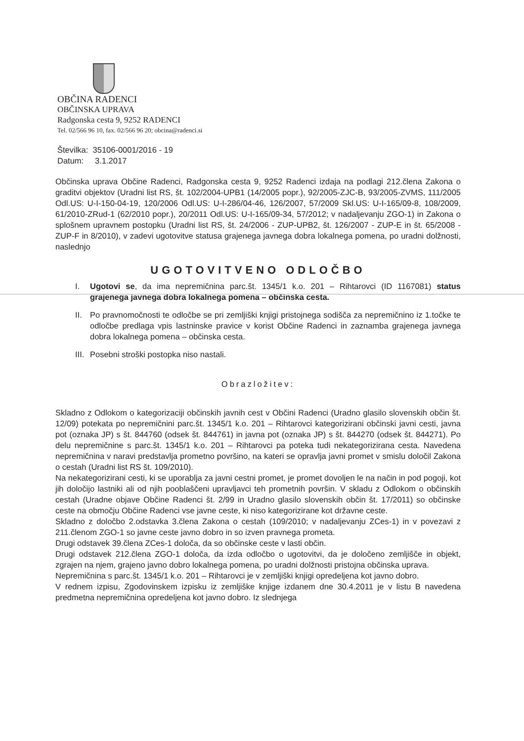OBČINA RADENCI
OBČINSKA UPRAVA
Radgonska cesta 9, 9252 RADENCI
Tel. 02/566 96 10, fax. 02/566 96 20; obcina@radenci.si
Številka: 35106-0001/2016 - 19
Datum: 3.1.2017
Občinska uprava Občine Radenci, Radgonska cesta 9, 9252 Radenci izdaja na podlagi 212.člena Zakona o graditvi objektov (Uradni list RS, št. 102/2004-UPB1 (14/2005 popr.), 92/2005-ZJC-B, 93/2005-ZVMS, 111/2005 Odl.US: U-I-150-04-19, 120/2006 Odl.US: U-I-286/04-46, 126/2007, 57/2009 Skl.US: U-I-165/09-8, 108/2009, 61/2010-ZRud-1 (62/2010 popr.), 20/2011 Odl.US: U-I-165/09-34, 57/2012; v nadaljevanju ZGO-1) in Zakona o splošnem upravnem postopku (Uradni list RS, št. 24/2006 - ZUP-UPB2, št. 126/2007 - ZUP-E in št. 65/2008 - ZUP-F in 8/2010), v zadevi ugotovitve statusa grajenega javnega dobra lokalnega pomena, po uradni dolžnosti, naslednjo
UGOTOVITVENO ODLOČBO
I. Ugotovi se, da ima nepremičnina parc.št. 1345/1 k.o. 201 – Rihtarovci (ID 1167081) status grajenega javnega dobra lokalnega pomena – občinska cesta.
II. Po pravnomočnosti te odločbe se pri zemljiški knjigi pristojnega sodišča za nepremičnino iz 1.točke te odločbe predlaga vpis lastninske pravice v korist Občine Radenci in zaznamba grajenega javnega dobra lokalnega pomena – občinska cesta.
III.
Posebni stroški postopka niso nastali.
Obrazložitev:
Skladno z Odlokom o kategorizaciji občinskih javnih cest v Občini Radenci (Uradno glasilo slovenskih občin št. 12/09) potekata po nepremičnini parc.št. 1345/1 k.o. 201 – Rihtarovci kategorizirani občinski javni cesti, javna pot (oznaka JP) s št. 844760 (odsek št. 844761) in javna pot (oznaka JP) s št. 844270 (odsek št. 844271). Po delu nepremičnine s parc.št. 1345/1 k.o. 201 – Rihtarovci pa poteka tudi nekategorizirana cesta. Navedena nepremičnina v naravi predstavlja prometno površino, na kateri se opravlja javni promet v smislu določil Zakona o cestah (Uradni list RS št. 109/2010).
Na nekategorizirani cesti, ki se uporablja za javni cestni promet, je promet dovoljen le na način in pod pogoji, kot jih določijo lastniki ali od njih pooblaščeni upravljavci teh prometnih površin. V skladu z Odlokom o občinskih cestah (Uradne objave Občine Radenci št. 2/99 in Uradno glasilo slovenskih občin št. 17/2011) so občinske ceste na območju Občine Radenci vse javne ceste, ki niso kategorizirane kot državne ceste.
Skladno z določbo 2.odstavka 3.člena Zakona o cestah (109/2010; v nadaljevanju ZCes-1) in v povezavi z 211.členom ZGO-1 so javne ceste javno dobro in so izven pravnega prometa.
Drugi odstavek 39.člena ZCes-1 določa, da so občinske ceste v lasti občin.
Drugi odstavek 212.člena ZGO-1 določa, da izda odločbo o ugotovitvi, da je določeno zemljišče in objekt, zgrajen na njem, grajeno javno dobro lokalnega pomena, po uradni dolžnosti pristojna občinska uprava.
Nepremičnina s parc.št. 1345/1 k.o. 201 – Rihtarovci je v zemljiški knjigi opredeljena kot javno dobro.
V rednem izpisu, Zgodovinskem izpisku iz zemljiške knjige izdanem dne 30.4.2011 je v listu B navedena predmetna nepremičnina opredeljena kot javno dobro. Iz slednjega